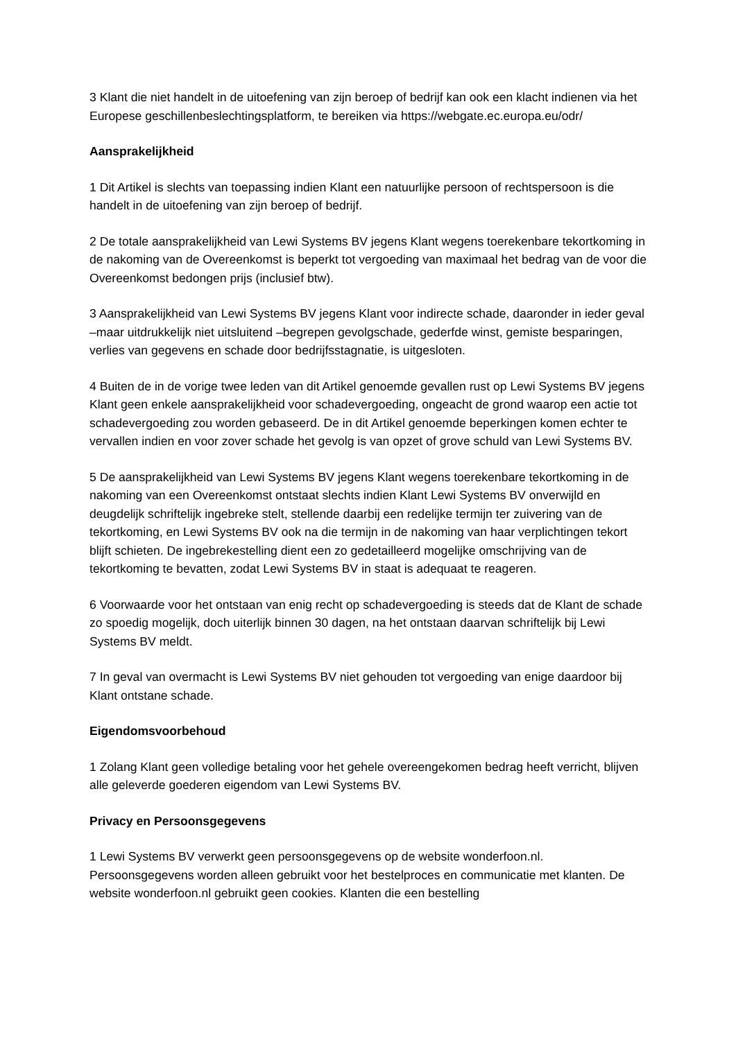3 Klant die niet handelt in de uitoefening van zijn beroep of bedrijf kan ook een klacht indienen via het Europese geschillenbeslechtingsplatform, te bereiken via https://webgate.ec.europa.eu/odr/
Aansprakelijkheid
1 Dit Artikel is slechts van toepassing indien Klant een natuurlijke persoon of rechtspersoon is die handelt in de uitoefening van zijn beroep of bedrijf.
2 De totale aansprakelijkheid van Lewi Systems BV jegens Klant wegens toerekenbare tekortkoming in de nakoming van de Overeenkomst is beperkt tot vergoeding van maximaal het bedrag van de voor die Overeenkomst bedongen prijs (inclusief btw).
3 Aansprakelijkheid van Lewi Systems BV jegens Klant voor indirecte schade, daaronder in ieder geval –maar uitdrukkelijk niet uitsluitend –begrepen gevolgschade, gederfde winst, gemiste besparingen, verlies van gegevens en schade door bedrijfsstagnatie, is uitgesloten.
4 Buiten de in de vorige twee leden van dit Artikel genoemde gevallen rust op Lewi Systems BV jegens Klant geen enkele aansprakelijkheid voor schadevergoeding, ongeacht de grond waarop een actie tot schadevergoeding zou worden gebaseerd. De in dit Artikel genoemde beperkingen komen echter te vervallen indien en voor zover schade het gevolg is van opzet of grove schuld van Lewi Systems BV.
5 De aansprakelijkheid van Lewi Systems BV jegens Klant wegens toerekenbare tekortkoming in de nakoming van een Overeenkomst ontstaat slechts indien Klant Lewi Systems BV onverwijld en deugdelijk schriftelijk ingebreke stelt, stellende daarbij een redelijke termijn ter zuivering van de tekortkoming, en Lewi Systems BV ook na die termijn in de nakoming van haar verplichtingen tekort blijft schieten. De ingebrekestelling dient een zo gedetailleerd mogelijke omschrijving van de tekortkoming te bevatten, zodat Lewi Systems BV in staat is adequaat te reageren.
6 Voorwaarde voor het ontstaan van enig recht op schadevergoeding is steeds dat de Klant de schade zo spoedig mogelijk, doch uiterlijk binnen 30 dagen, na het ontstaan daarvan schriftelijk bij Lewi Systems BV meldt.
7 In geval van overmacht is Lewi Systems BV niet gehouden tot vergoeding van enige daardoor bij Klant ontstane schade.
Eigendomsvoorbehoud
1 Zolang Klant geen volledige betaling voor het gehele overeengekomen bedrag heeft verricht, blijven alle geleverde goederen eigendom van Lewi Systems BV.
Privacy en Persoonsgegevens
1 Lewi Systems BV verwerkt geen persoonsgegevens op de website wonderfoon.nl. Persoonsgegevens worden alleen gebruikt voor het bestelproces en communicatie met klanten. De website wonderfoon.nl gebruikt geen cookies. Klanten die een bestelling